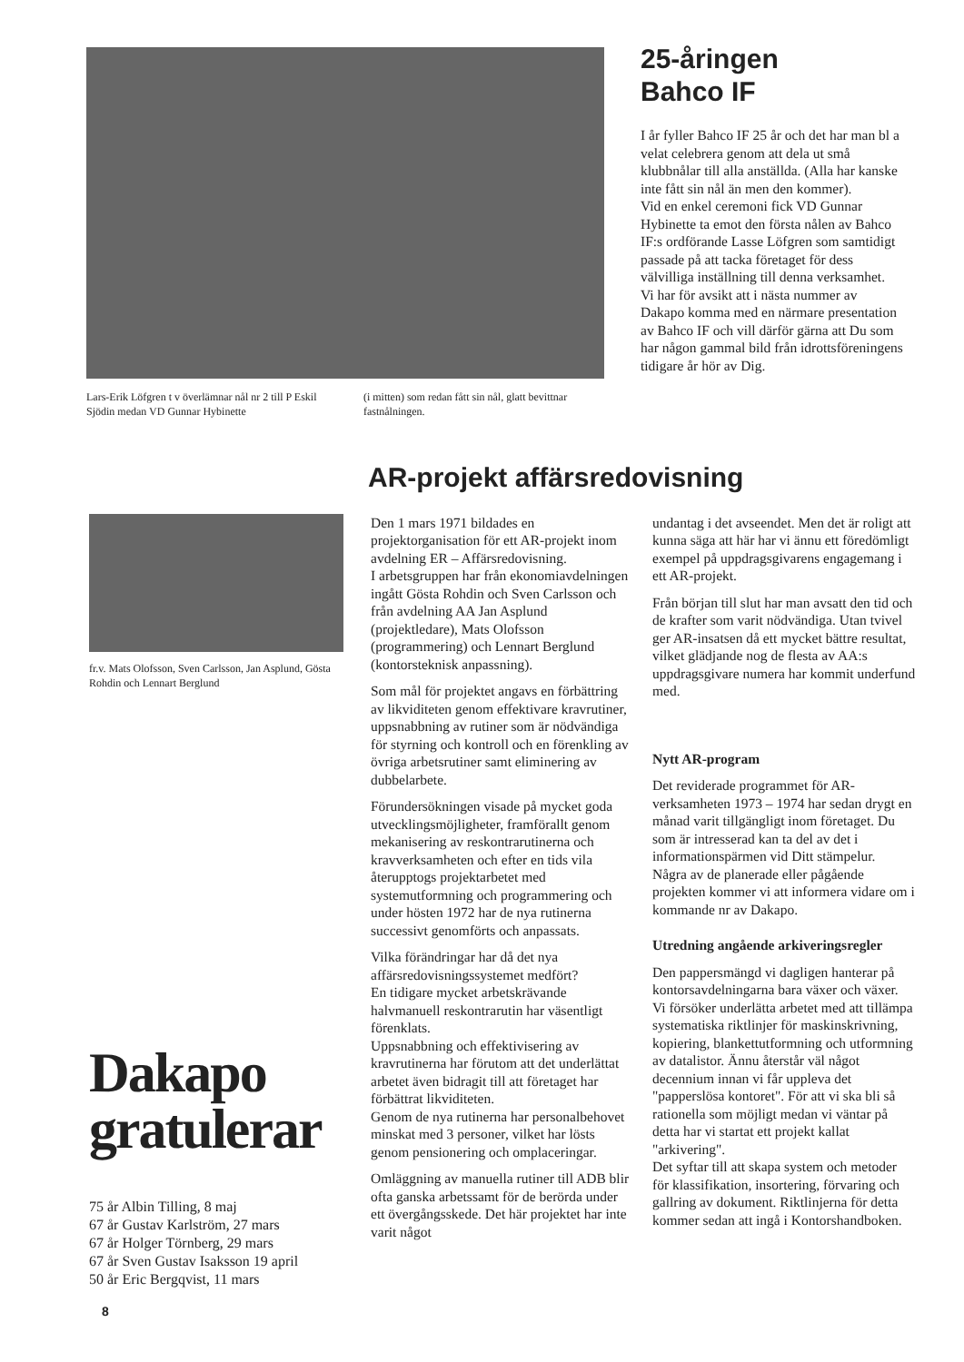Lars-Erik Löfgren t v överlämnar nål nr 2 till P Eskil Sjödin medan VD Gunnar Hybinette
(i mitten) som redan fått sin nål, glatt bevittnar fastnålningen.
25-åringen
Bahco IF
I år fyller Bahco IF 25 år och det har man bl a velat celebrera genom att dela ut små klubbnålar till alla anställda. (Alla har kanske inte fått sin nål än men den kommer).
Vid en enkel ceremoni fick VD Gunnar Hybinette ta emot den första nålen av Bahco IF:s ordförande Lasse Löfgren som samtidigt passade på att tacka företaget för dess välvilliga inställning till denna verksamhet.
Vi har för avsikt att i nästa nummer av Dakapo komma med en närmare presentation av Bahco IF och vill därför gärna att Du som har någon gammal bild från idrottsföreningens tidigare år hör av Dig.
AR-projekt affärsredovisning
fr.v. Mats Olofsson, Sven Carlsson, Jan Asplund, Gösta Rohdin och Lennart Berglund
Dakapo
gratulerar
75 år Albin Tilling, 8 maj
67 år Gustav Karlström, 27 mars
67 år Holger Törnberg, 29 mars
67 år Sven Gustav Isaksson 19 april
50 år Eric Bergqvist, 11 mars
Den 1 mars 1971 bildades en projektorganisation för ett AR-projekt inom avdelning ER – Affärsredovisning.
I arbetsgruppen har från ekonomiavdelningen ingått Gösta Rohdin och Sven Carlsson och från avdelning AA Jan Asplund (projektledare), Mats Olofsson (programmering) och Lennart Berglund (kontorsteknisk anpassning).
Som mål för projektet angavs en förbättring av likviditeten genom effektivare kravrutiner, uppsnabbning av rutiner som är nödvändiga för styrning och kontroll och en förenkling av övriga arbetsrutiner samt eliminering av dubbelarbete.
Förundersökningen visade på mycket goda utvecklingsmöjligheter, framförallt genom mekanisering av reskontrarutinerna och kravverksamheten och efter en tids vila återupptogs projektarbetet med systemutformning och programmering och under hösten 1972 har de nya rutinerna successivt genomförts och anpassats.
Vilka förändringar har då det nya affärsredovisningssystemet medfört?
En tidigare mycket arbetskrävande halvmanuell reskontrarutin har väsentligt förenklats.
Uppsnabbning och effektivisering av kravrutinerna har förutom att det underlättat arbetet även bidragit till att företaget har förbättrat likviditeten.
Genom de nya rutinerna har personalbehovet minskat med 3 personer, vilket har lösts genom pensionering och omplaceringar.
Omläggning av manuella rutiner till ADB blir ofta ganska arbetssamt för de berörda under ett övergångsskede. Det här projektet har inte varit något
undantag i det avseendet. Men det är roligt att kunna säga att här har vi ännu ett föredömligt exempel på uppdragsgivarens engagemang i ett AR-projekt.
Från början till slut har man avsatt den tid och de krafter som varit nödvändiga. Utan tvivel ger AR-insatsen då ett mycket bättre resultat, vilket glädjande nog de flesta av AA:s uppdragsgivare numera har kommit underfund med.
Nytt AR-program
Det reviderade programmet för AR-verksamheten 1973 – 1974 har sedan drygt en månad varit tillgängligt inom företaget. Du som är intresserad kan ta del av det i informationspärmen vid Ditt stämpelur.
Några av de planerade eller pågående projekten kommer vi att informera vidare om i kommande nr av Dakapo.
Utredning angående arkiveringsregler
Den pappersmängd vi dagligen hanterar på kontorsavdelningarna bara växer och växer.
Vi försöker underlätta arbetet med att tillämpa systematiska riktlinjer för maskinskrivning, kopiering, blankettutformning och utformning av datalistor. Ännu återstår väl något decennium innan vi får uppleva det "papperslösa kontoret". För att vi ska bli så rationella som möjligt medan vi väntar på detta har vi startat ett projekt kallat "arkivering".
Det syftar till att skapa system och metoder för klassifikation, insortering, förvaring och gallring av dokument. Riktlinjerna för detta kommer sedan att ingå i Kontorshandboken.
8